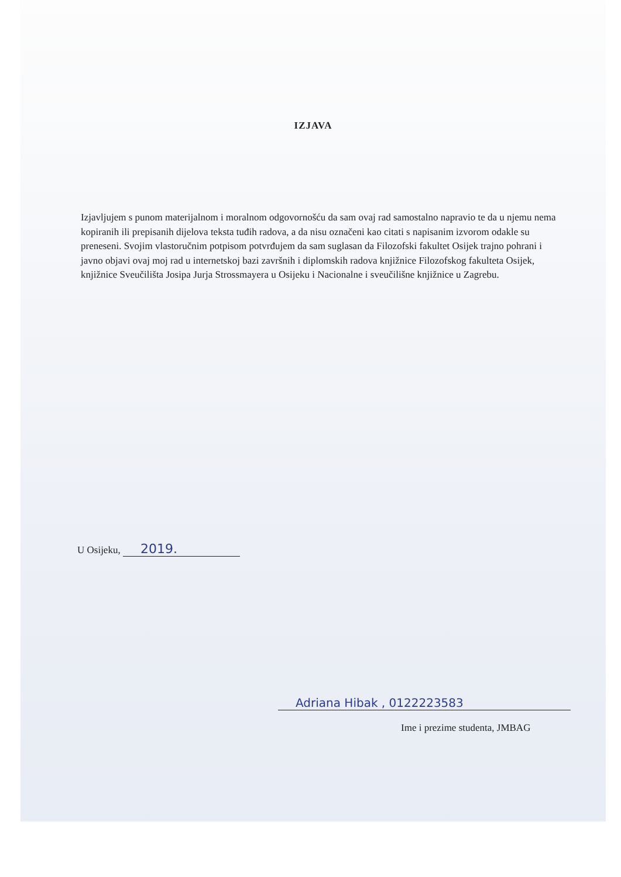IZJAVA
Izjavljujem s punom materijalnom i moralnom odgovornošću da sam ovaj rad samostalno napravio te da u njemu nema kopiranih ili prepisanih dijelova teksta tuđih radova, a da nisu označeni kao citati s napisanim izvorom odakle su preneseni. Svojim vlastoručnim potpisom potvrđujem da sam suglasan da Filozofski fakultet Osijek trajno pohrani i javno objavi ovaj moj rad u internetskoj bazi završnih i diplomskih radova knjižnice Filozofskog fakulteta Osijek, knjižnice Sveučilišta Josipa Jurja Strossmayera u Osijeku i Nacionalne i sveučilišne knjižnice u Zagrebu.
U Osijeku, 2019.
Adriana Hibak , 0122223583
Ime i prezime studenta, JMBAG